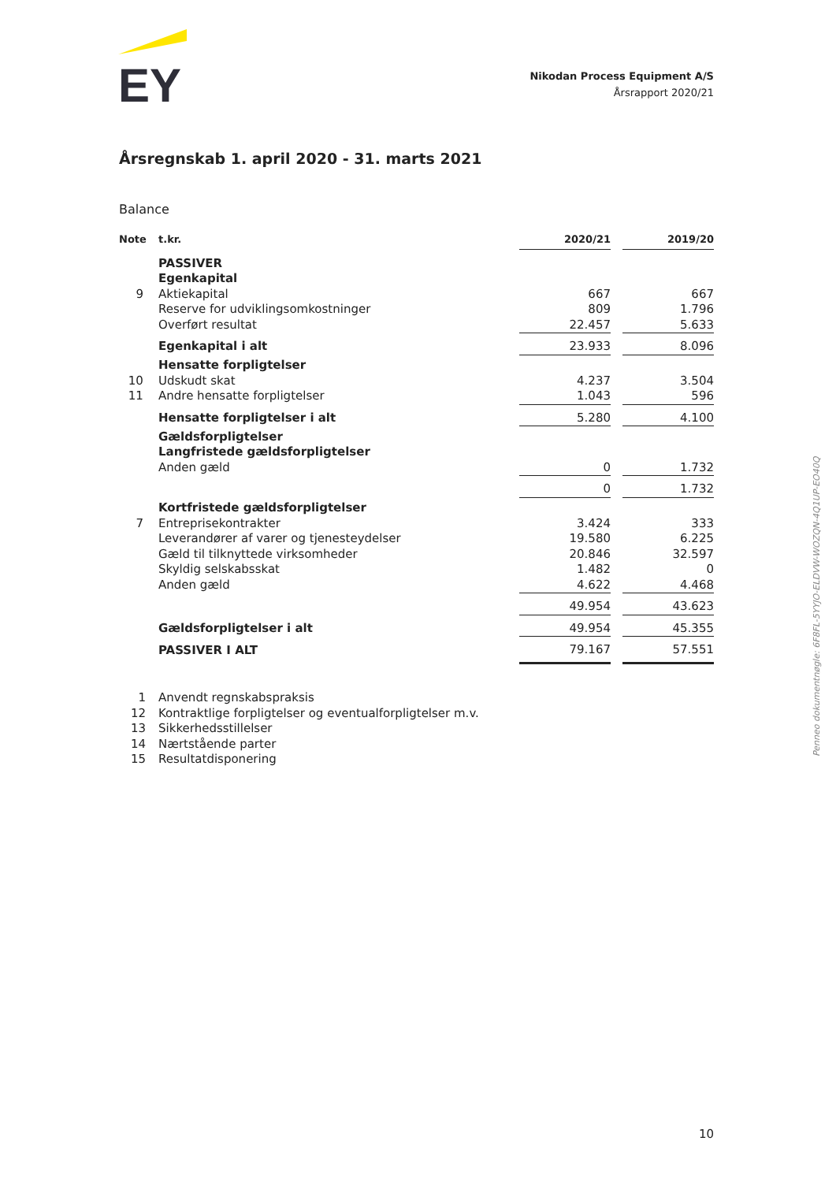EY
Nikodan Process Equipment A/S
Årsrapport 2020/21
Årsregnskab 1. april 2020 - 31. marts 2021
Balance
| Note | t.kr. | 2020/21 | | 2019/20 |
| --- | --- | --- | --- | --- |
| | PASSIVER | | | |
| | Egenkapital | | | |
| 9 | Aktiekapital | 667 | | 667 |
| | Reserve for udviklingsomkostninger | 809 | | 1.796 |
| | Overført resultat | 22.457 | | 5.633 |
| | Egenkapital i alt | 23.933 | | 8.096 |
| | Hensatte forpligtelser | | | |
| 10 | Udskudt skat | 4.237 | | 3.504 |
| 11 | Andre hensatte forpligtelser | 1.043 | | 596 |
| | Hensatte forpligtelser i alt | 5.280 | | 4.100 |
| | Gældsforpligtelser | | | |
| | Langfristede gældsforpligtelser | | | |
| | Anden gæld | 0 | | 1.732 |
| | | 0 | | 1.732 |
| | Kortfristede gældsforpligtelser | | | |
| 7 | Entreprisekontrakter | 3.424 | | 333 |
| | Leverandører af varer og tjenesteydelser | 19.580 | | 6.225 |
| | Gæld til tilknyttede virksomheder | 20.846 | | 32.597 |
| | Skyldig selskabsskat | 1.482 | | 0 |
| | Anden gæld | 4.622 | | 4.468 |
| | | 49.954 | | 43.623 |
| | Gældsforpligtelser i alt | 49.954 | | 45.355 |
| | PASSIVER I ALT | 79.167 | | 57.551 |
1 Anvendt regnskabspraksis
12 Kontraktlige forpligtelser og eventualforpligtelser m.v.
13 Sikkerhedsstillelser
14 Nærtstående parter
15 Resultatdisponering
Penneo dokumentnøgle: 6F8FL-5YYJO-ELDVW-WOZQN-4Q1UP-EO40Q
10